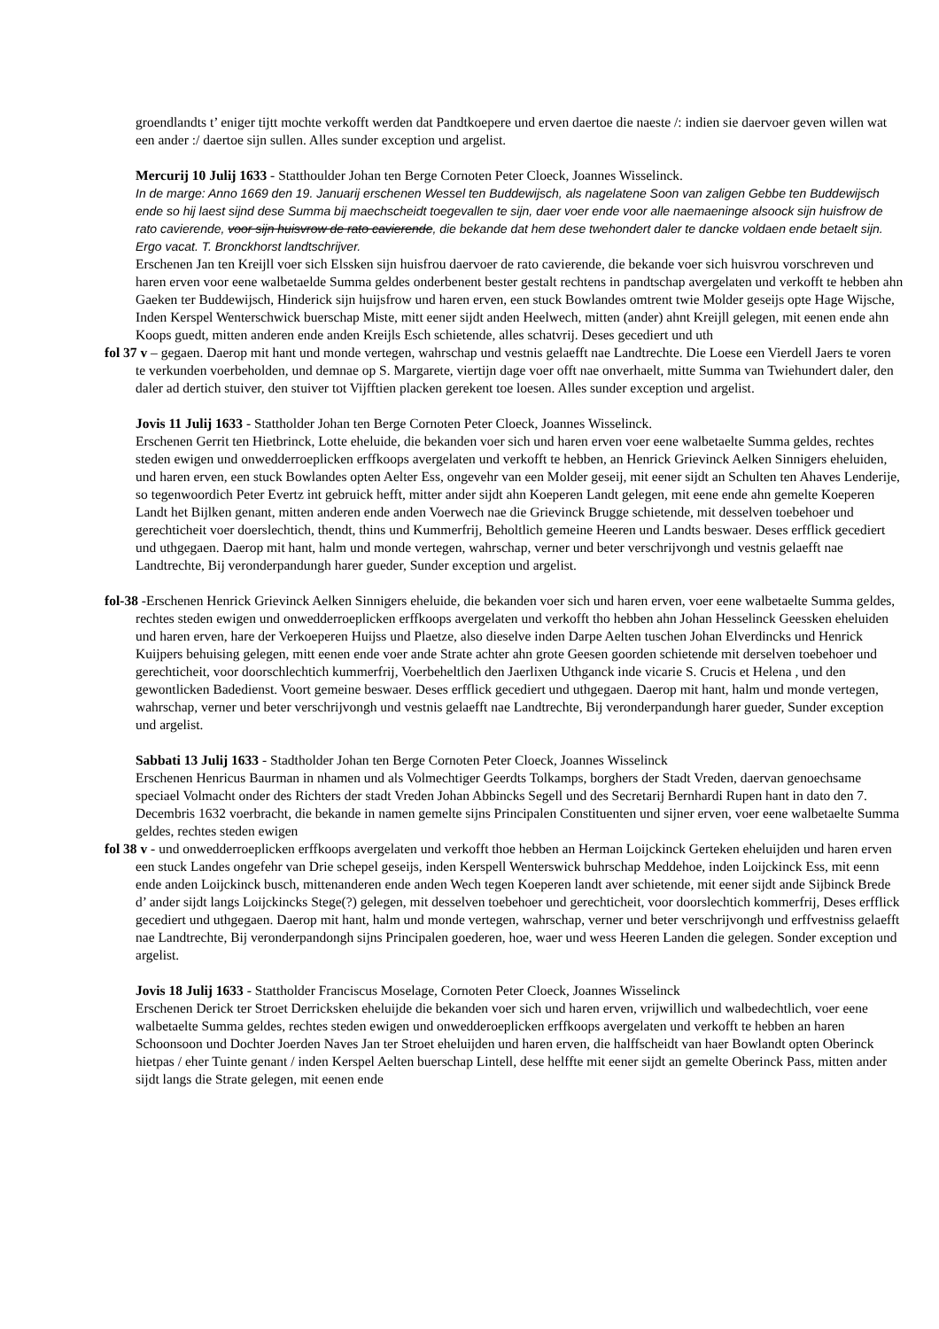groendlandts t’ eniger tijtt mochte verkofft werden dat Pandtkoepere und erven daertoe die naeste /: indien sie daervoer geven willen wat een ander :/ daertoe sijn sullen. Alles sunder exception und argelist.
Mercurij 10 Julij 1633 - Statthoulder Johan ten Berge Cornoten Peter Cloeck, Joannes Wisselinck.
In de marge: Anno 1669 den 19. Januarij erschenen Wessel ten Buddewijsch, als nagelatene Soon van zaligen Gebbe ten Buddewijsch ende so hij laest sijnd dese Summa bij maechscheidt toegevallen te sijn, daer voer ende voor alle naemaeninge alsoock sijn huisfrow de rato cavierende, voor sijn huisvrow de rato cavierende, die bekande dat hem dese twehondert daler te dancke voldaen ende betaelt sijn. Ergo vacat. T. Bronckhorst landtschrijver.
Erschenen Jan ten Kreijll voer sich Elssken sijn huisfrou daervoer de rato cavierende, die bekande voer sich huisvrou vorschreven und haren erven voor eene walbetaelde Summa geldes onderbenent bester gestalt rechtens in pandtschap avergelaten und verkofft te hebben ahn Gaeken ter Buddewijsch, Hinderick sijn huijsfrow und haren erven, een stuck Bowlandes omtrent twie Molder geseijs opte Hage Wijsche, Inden Kerspel Wenterschwick buerschap Miste, mitt eener sijdt anden Heelwech, mitten (ander) ahnt Kreijll gelegen, mit eenen ende ahn Koops guedt, mitten anderen ende anden Kreijls Esch schietende, alles schatvrij. Deses gecediert und uth
fol 37 v – gegaen. Daerop mit hant und monde vertegen, wahrschap und vestnis gelaefft nae Landtrechte. Die Loese een Vierdell Jaers te voren te verkunden voerbeholden, und demnae op S. Margarete, viertijn dage voer offt nae onverhaelt, mitte Summa van Twiehundert daler, den daler ad dertich stuiver, den stuiver tot Vijfftien placken gerekent toe loesen. Alles sunder exception und argelist.
Jovis 11 Julij 1633 - Stattholder Johan ten Berge Cornoten Peter Cloeck, Joannes Wisselinck.
Erschenen Gerrit ten Hietbrinck, Lotte eheluide, die bekanden voer sich und haren erven voer eene walbetaelte Summa geldes, rechtes steden ewigen und onwedderroeplicken erffkoops avergelaten und verkofft te hebben, an Henrick Grievinck Aelken Sinnigers eheluiden, und haren erven, een stuck Bowlandes opten Aelter Ess, ongevehr van een Molder geseij, mit eener sijdt an Schulten ten Ahaves Lenderije, so tegenwoordich Peter Evertz int gebruick hefft, mitter ander sijdt ahn Koeperen Landt gelegen, mit eene ende ahn gemelte Koeperen Landt het Bijlken genant, mitten anderen ende anden Voerwech nae die Grievinck Brugge schietende, mit desselven toebehoer und gerechticheit voer doerslechtich, thendt, thins und Kummerfrij, Beholtlich gemeine Heeren und Landts beswaer. Deses erfflick gecediert und uthgegaen. Daerop mit hant, halm und monde vertegen, wahrschap, verner und beter verschrijvongh und vestnis gelaefft nae Landtrechte, Bij veronderpandungh harer gueder, Sunder exception und argelist.
fol-38 -Erschenen Henrick Grievinck Aelken Sinnigers eheluide, die bekanden voer sich und haren erven, voer eene walbetaelte Summa geldes, rechtes steden ewigen und onwedderroeplicken erffkoops avergelaten und verkofft tho hebben ahn Johan Hesselinck Geessken eheluiden und haren erven, hare der Verkoeperen Huijss und Plaetze, also dieselve inden Darpe Aelten tuschen Johan Elverdincks und Henrick Kuijpers behuising gelegen, mitt eenen ende voer ande Strate achter ahn grote Geesen goorden schietende mit derselven toebehoer und gerechticheit, voor doorschlechtich kummerfrij, Voerbeheltlich den Jaerlixen Uthganck inde vicarie S. Crucis et Helena , und den gewontlicken Badedienst. Voort gemeine beswaer. Deses erfflick gecediert und uthgegaen. Daerop mit hant, halm und monde vertegen, wahrschap, verner und beter verschrijvongh und vestnis gelaefft nae Landtrechte, Bij veronderpandungh harer gueder, Sunder exception und argelist.
Sabbati 13 Julij 1633 - Stadtholder Johan ten Berge Cornoten Peter Cloeck, Joannes Wisselinck
Erschenen Henricus Baurman in nhamen und als Volmechtiger Geerdts Tolkamps, borghers der Stadt Vreden, daervan genoechsame speciael Volmacht onder des Richters der stadt Vreden Johan Abbincks Segell und des Secretarij Bernhardi Rupen hant in dato den 7. Decembris 1632 voerbracht, die bekande in namen gemelte sijns Principalen Constituenten und sijner erven, voer eene walbetaelte Summa geldes, rechtes steden ewigen
fol 38 v - und onwedderroeplicken erffkoops avergelaten und verkofft thoe hebben an Herman Loijckinck Gerteken eheluijden und haren erven een stuck Landes ongefehr van Drie schepel geseijs, inden Kerspell Wenterswick buhrschap Meddehoe, inden Loijckinck Ess, mit eenn ende anden Loijckinck busch, mittenanderen ende anden Wech tegen Koeperen landt aver schietende, mit eener sijdt ande Sijbinck Brede d’ ander sijdt langs Loijckincks Stege(?) gelegen, mit desselven toebehoer und gerechticheit, voor doorslechtich kommerfrij, Deses erfflick gecediert und uthgegaen. Daerop mit hant, halm und monde vertegen, wahrschap, verner und beter verschrijvongh und erffvestniss gelaefft nae Landtrechte, Bij veronderpandongh sijns Principalen goederen, hoe, waer und wess Heeren Landen die gelegen. Sonder exception und argelist.
Jovis 18 Julij 1633 - Stattholder Franciscus Moselage, Cornoten Peter Cloeck, Joannes Wisselinck
Erschenen Derick ter Stroet Derricksken eheluijde die bekanden voer sich und haren erven, vrijwillich und walbedechtlich, voer eene walbetaelte Summa geldes, rechtes steden ewigen und onwedderoeplicken erffkoops avergelaten und verkofft te hebben an haren Schoonsoon und Dochter Joerden Naves Jan ter Stroet eheluijden und haren erven, die halffscheidt van haer Bowlandt opten Oberinck hietpas / eher Tuinte genant / inden Kerspel Aelten buerschap Lintell, dese helffte mit eener sijdt an gemelte Oberinck Pass, mitten ander sijdt langs die Strate gelegen, mit eenen ende